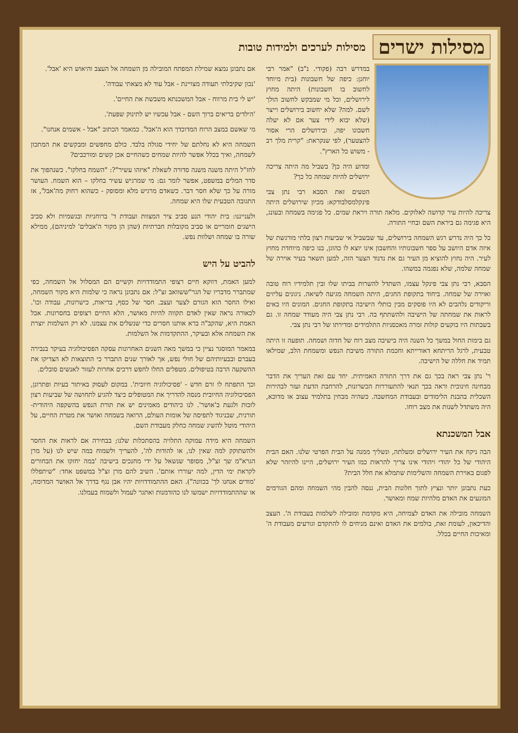מסילות ישרים
מסילות לערכים ולמידות טובות
במדרש רבה (פקודי. נ"ב) "אמר רבי יוחנן: כיפה של חשבונות (בית מיוחד לחשוב בו חשבונות) היתה מחוץ לירושלים, וכל מי שמבקש לחשוב הולך לשם. למה? שלא יחשוב בירושלים וייצר (שלא יבוא לידי צער אם לא יעלה חשבונו יפה, ובירושלים הרי אסור להצטער), לפי שנקראת: "קרית מלך רב - משוש כל הארץ".
ומדוע היה כן? בשביל מה היתה צריכה ירושלים להיות שמחה כל כך?
הטעים זאת הסבא רבי נתן צבי פינקלמסלבודקא: מכיון שירושלים היתה צריכה להיות עיר קדושה לאלוקים. מלאה תורה ויראת שמים. כל פגימה בשמחה ובעונג, היא פגימה גם ביראת השם ובחיי התורה.
כל כך היה נדרש רגש השמחה בירושלים, עד שבשביל אי שביעות רצון בלתי מורגשת של איזה אדם היושב על ספר חשבונותיו והחשבון אינו יוצא לו כהוגן, בנו כיפה מיוחדת מחוץ לעיר. היה נחוץ להוציא מן העיר גם את נדנוד הצער הזה, למען תשאר בעיר אוירה של שמחה שלמה, שלא נפגמה במשהו.
הסבא, רבי נתן צבי פינקל עצמו, השתדל להשרות בביתו שלו ובין תלמידיו רוח טובה ואוירה של שמחה. ביחוד בתקופת החגים, היתה השמחה מגיעה לשיאה. ניגונים עליזים וריקודים נלהבים לא היו פוסקים מבין כותלי הישיבה בתקופת החגים. המונים היו באים לראות את שמחתה של הישיבה ולהשתתף בה. רבי נתן צבי היה מעודד שמחה זו. גם בשבתות היו בוקעים קולות זמרה מאכסניות התלמידים ומדירתו של רבי נתן צבי.
גם בימות החול במשך כל השנה היה בישיבה מצב רוח של חדוה ושמחה. תופעה זו היתה טבעית, לרגל הריתחא דאורייתא וחכמת התורה משיבת הנפש ומשמחת הלב, שמילאו תמיד את חללה של הישיבה.
ר' נתן צבי ראה בכך גם את דרך התורה האמיתית. יחד עם זאת העריך את הדבר מבחינה חינוכית וראה בכך תנאי להתעוררות הכשרונות, להרחבת הדעת ועזר לבהירות השכלית בהבנת הלימודים ובעבודת המחשבה. כשהיה מבחין בתלמיד עצוב או מדוכא, היה משתדל לשנות את מצב רוחו.
אבל המשכנתא
הבה ניקח את העיר ירושלים ומעלתה, ונשליך ממנה על הבית הפרטי שלנו. האם הבית היהודי של כל יהודי ויהודי אינו צריך להראות כמו העיר ירושלים, היינו להיזהר שלא לפגום באוירת השמחה והשלימות שתמלא את חלל הבית?
כעת נתבונן יותר ונציץ לתוך חלונות הבית, ננסה להבין מהי השמחה ומהם הגורמים המונעים את האדם מלהיות שמח ומאושר.
השמחה מובילה את האדם לצמיחה, היא מקדמת ומובילה לשלמות בעבודת ה'. העצב והדיכאון, לעומת זאת, בולמים את האדם ואינם מניחים לו להתקדם וגורעים מעבודת ה' ומאיכות החיים בכלל.
אם נתבונן נמצא שמילת המפתח המובילה מן השמחה אל העצב והיאוש היא 'אבל'.
'נכון שקיבלתי תעודה מצויינת - אבל עוד לא מצאתי עבודה'.
'יש לי בית מרווח - אבל המשכנתא משבשת את החיים'.
'הילדים בריאים ברוך השם - אבל עכשיו יש לתינוק שפעת'.
מי שאשם במצב הרוח המדוכדך הוא ה'אבל'. כמאמר הכתוב "אבל - אשמים אנחנו".
השמחה היא לא נחלתם של יחידי סגולה בלבד. כולם מחפשים ומבקשים את המתכון לשמחה, ואיך בכלל אפשר להיות שמחים כשהחיים אכן קשים ומורכבים?
לחז"ל היתה משנה משנה סדורה לשאלת "איזהו עשיר"?: "השמח בחלקו". כשנהפוך את סדר המלים במשפט, אפשר לומר גם: מי שמרגיש עשיר בחלקו – הוא השמח. העושר מורה על כך שלא חסר דבר. כשאדם מרגיש מלא ומסופק - כשהוא רחוק מה'אבל', אז התגובה הטבעית שלו היא שמחה.
ולענייננו: בית יהודי הנע סביב ציר המצוות ועבודת ד' ברוחניות ובגשמיות ולא סביב הישגים חומריים או סביב מקובלות חברתיות (שהן הן מקור ה'אבלים' למיניהם), ממילא שורה בו שמחה ושלוות נפש.
להביט על היש
למען האמת, דווקא חיים רצופי התמודדויות וקשיים הם המסלול אל השמחה, כפי שמתברר מדבריו של הגר"ששוואב זצ"ל: אם נתבונן נראה כי שלמות היא מקור השמחה, ואילו החסר הוא הגורם לצער ועצב. חסר של כסף, בריאות, כישרונות, עבודה וכו'. לכאורה נראה שאין לאדם תקווה להיות מאושר, הלא החיים רצופים בחסרונות. אבל האמת היא, שהקב"ה ברא אותנו חסרים כדי שנשלים את עצמנו. לא רק השלמות יוצרת את השמחה אלא ובעיקר, ההתקדמות אל השלמות.
במאמר המוסגר נציין כי במשך מאה השנים האחרונות עסקה הפסיכולוגיה בעיקר בנבירה בעברם ובבעיותיהם של חולי נפש, אך לאורך שנים התברר כי התוצאות לא הצדיקו את ההשקעה הרבה בטיפולים. מטפלים החלו לחפש דרכים אחרות לעזור לאנשים סובלים.
וכך התפתח לו זרם חדש - 'פסיכולוגיה חיובית'. במקום לעסוק באיתור בעיות ופתרונן, הפסיכולוגיה החיובית מנסה להדריך את המטופלים כיצד להגיע לתחושה של שביעות רצון לזכות ולגעת ב'אושר'. לנו כיהודים מאמינים יש את תורת הנפש בהשקפה היהודית-תורנית, שבניגוד לתפיסה של אומות העולם, הרואה בשמחה ואושר את מטרת החיים, על היהודי מוטל להשיג שמחה כחלק מעבודת השם.
השמחה היא מידה עמוקה התלויה בהסתכלות שלנו; בבחירה אם לראות את החסר ולהשתוקק למה שאין לנו, או להודות לה', להעריך ולשמוח במה שיש לנו (על מרן הגרא"מ שך זצ"ל, מסופר שנשאל על ידי מחנכים בישיבה 'במה יחזקו את הבחורים לקראת ימי הדין, למה יעוררו אותם'. השיב להם מרן זצ"ל במשפט אחד: "שיתפללו 'מודים אנחנו לך' בכוונה"). האם ההתמודדויות יהיו אבן נגף בדרך אל האושר המדומה, או שההתמודדויות ישמשו לנו כהזדמנות ואתגר לעמול ולשמוח בעמלנו.